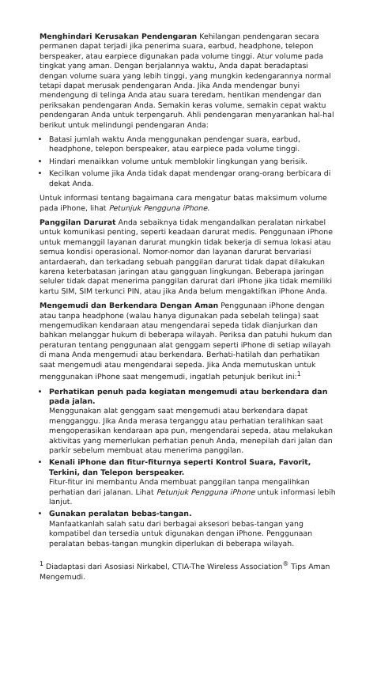Menghindari Kerusakan Pendengaran Kehilangan pendengaran secara permanen dapat terjadi jika penerima suara, earbud, headphone, telepon berspeaker, atau earpiece digunakan pada volume tinggi. Atur volume pada tingkat yang aman. Dengan berjalannya waktu, Anda dapat beradaptasi dengan volume suara yang lebih tinggi, yang mungkin kedengarannya normal tetapi dapat merusak pendengaran Anda. Jika Anda mendengar bunyi mendengung di telinga Anda atau suara teredam, hentikan mendengar dan periksakan pendengaran Anda. Semakin keras volume, semakin cepat waktu pendengaran Anda untuk terpengaruh. Ahli pendengaran menyarankan hal-hal berikut untuk melindungi pendengaran Anda:
Batasi jumlah waktu Anda menggunakan pendengar suara, earbud, headphone, telepon berspeaker, atau earpiece pada volume tinggi.
Hindari menaikkan volume untuk memblokir lingkungan yang berisik.
Kecilkan volume jika Anda tidak dapat mendengar orang-orang berbicara di dekat Anda.
Untuk informasi tentang bagaimana cara mengatur batas maksimum volume pada iPhone, lihat Petunjuk Pengguna iPhone.
Panggilan Darurat Anda sebaiknya tidak mengandalkan peralatan nirkabel untuk komunikasi penting, seperti keadaan darurat medis. Penggunaan iPhone untuk memanggil layanan darurat mungkin tidak bekerja di semua lokasi atau semua kondisi operasional. Nomor-nomor dan layanan darurat bervariasi antardaerah, dan terkadang sebuah panggilan darurat tidak dapat dilakukan karena keterbatasan jaringan atau gangguan lingkungan. Beberapa jaringan seluler tidak dapat menerima panggilan darurat dari iPhone jika tidak memiliki kartu SIM, SIM terkunci PIN, atau jika Anda belum mengaktifkan iPhone Anda.
Mengemudi dan Berkendara Dengan Aman Penggunaan iPhone dengan atau tanpa headphone (walau hanya digunakan pada sebelah telinga) saat mengemudikan kendaraan atau mengendarai sepeda tidak dianjurkan dan bahkan melanggar hukum di beberapa wilayah. Periksa dan patuhi hukum dan peraturan tentang penggunaan alat genggam seperti iPhone di setiap wilayah di mana Anda mengemudi atau berkendara. Berhati-hatilah dan perhatikan saat mengemudi atau mengendarai sepeda. Jika Anda memutuskan untuk menggunakan iPhone saat mengemudi, ingatlah petunjuk berikut ini:<sup>1</sup>
Perhatikan penuh pada kegiatan mengemudi atau berkendara dan pada jalan.
Menggunakan alat genggam saat mengemudi atau berkendara dapat mengganggu. Jika Anda merasa terganggu atau perhatian teralihkan saat mengoperasikan kendaraan apa pun, mengendarai sepeda, atau melakukan aktivitas yang memerlukan perhatian penuh Anda, menepilah dari jalan dan parkir sebelum membuat atau menerima panggilan.
Kenali iPhone dan fitur-fiturnya seperti Kontrol Suara, Favorit, Terkini, dan Telepon berspeaker.
Fitur-fitur ini membantu Anda membuat panggilan tanpa mengalihkan perhatian dari jalanan. Lihat Petunjuk Pengguna iPhone untuk informasi lebih lanjut.
Gunakan peralatan bebas-tangan.
Manfaatkanlah salah satu dari berbagai aksesori bebas-tangan yang kompatibel dan tersedia untuk digunakan dengan iPhone. Penggunaan peralatan bebas-tangan mungkin diperlukan di beberapa wilayah.
<sup>1</sup> Diadaptasi dari Asosiasi Nirkabel, CTIA-The Wireless Association<sup>®</sup> Tips Aman Mengemudi.